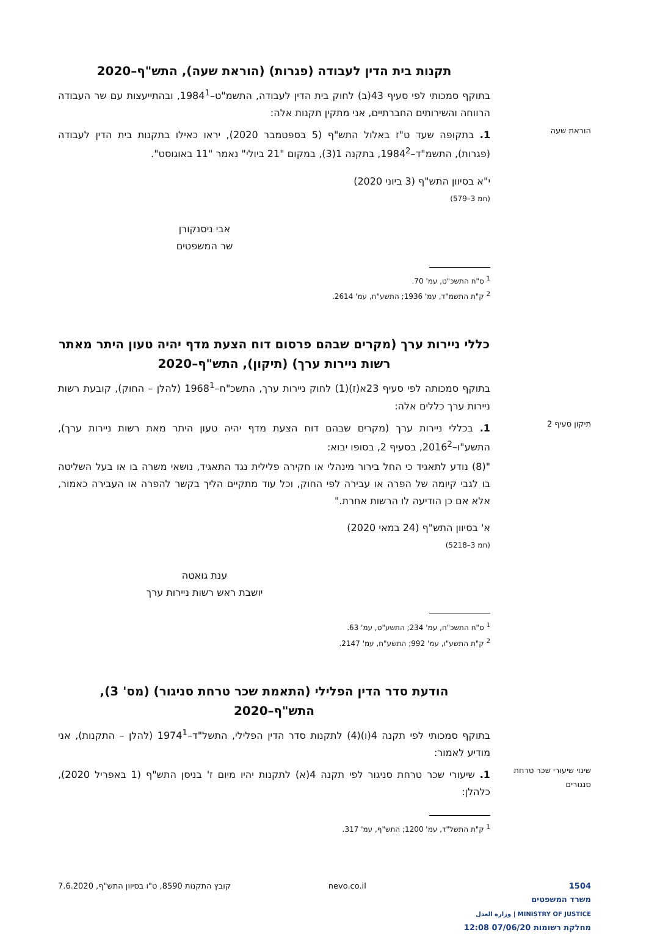תקנות בית הדין לעבודה (פגרות) (הוראת שעה), התש"ף–2020
בתוקף סמכותי לפי סעיף 43(ב) לחוק בית הדין לעבודה, התשמ"ט–1984<sup>1</sup>, ובהתייעצות עם שר העבודה הרווחה והשירותים החברתיים, אני מתקין תקנות אלה:
הוראת שעה
1. בתקופה שעד ט"ז באלול התש"ף (5 בספטמבר 2020), יראו כאילו בתקנות בית הדין לעבודה (פגרות), התשמ"ד–1984<sup>2</sup>, בתקנה 1(3), במקום "21 ביולי" נאמר "11 באוגוסט".
י"א בסיוון התש"ף (3 ביוני 2020)
(חמ 3–579)
אבי ניסנקורן
שר המשפטים
<sup>1</sup> ס"ח התשכ"ט, עמ' 70.
<sup>2</sup> ק"ת התשמ"ד, עמ' 1936; התשע"ח, עמ' 2614.
כללי ניירות ערך (מקרים שבהם פרסום דוח הצעת מדף יהיה טעון היתר מאתר רשות ניירות ערך) (תיקון), התש"ף–2020
בתוקף סמכותה לפי סעיף 23א(ז)(1) לחוק ניירות ערך, התשכ"ח–1968<sup>1</sup> (להלן – החוק), קובעת רשות ניירות ערך כללים אלה:
תיקון סעיף 2
1. בכללי ניירות ערך (מקרים שבהם דוח הצעת מדף יהיה טעון היתר מאת רשות ניירות ערך), התשע"ו–2016<sup>2</sup>, בסעיף 2, בסופו יבוא:
"(8) נודע לתאגיד כי החל בירור מינהלי או חקירה פלילית נגד התאגיד, נושאי משרה בו או בעל השליטה בו לגבי קיומה של הפרה או עבירה לפי החוק, וכל עוד מתקיים הליך בקשר להפרה או העבירה כאמור, אלא אם כן הודיעה לו הרשות אחרת."
א' בסיוון התש"ף (24 במאי 2020)
(חמ 3–5218)
ענת גואטה
יושבת ראש רשות ניירות ערך
<sup>1</sup> ס"ח התשכ"ח, עמ' 234; התשע"ט, עמ' 63.
<sup>2</sup> ק"ת התשע"ו, עמ' 992; התשע"ח, עמ' 2147.
הודעת סדר הדין הפלילי (התאמת שכר טרחת סניגור) (מס' 3), התש"ף–2020
בתוקף סמכותי לפי תקנה 4(ו)(4) לתקנות סדר הדין הפלילי, התשל"ד–1974<sup>1</sup> (להלן – התקנות), אני מודיע לאמור:
שינוי שיעורי שכר טרחת סנגורים
1. שיעורי שכר טרחת סניגור לפי תקנה 4(א) לתקנות יהיו מיום ז' בניסן התש"ף (1 באפריל 2020), כלהלן:
<sup>1</sup> ק"ת התשל"ד, עמ' 1200; התש"ף, עמ' 317.
1504
משרד המשפטים
MINISTRY OF JUSTICE | وزارة العدل
מחלקת רשומות 07/06/20 12:08
nevo.co.il קובץ התקנות 8590, ט"ו בסיוון התש"ף, 7.6.2020